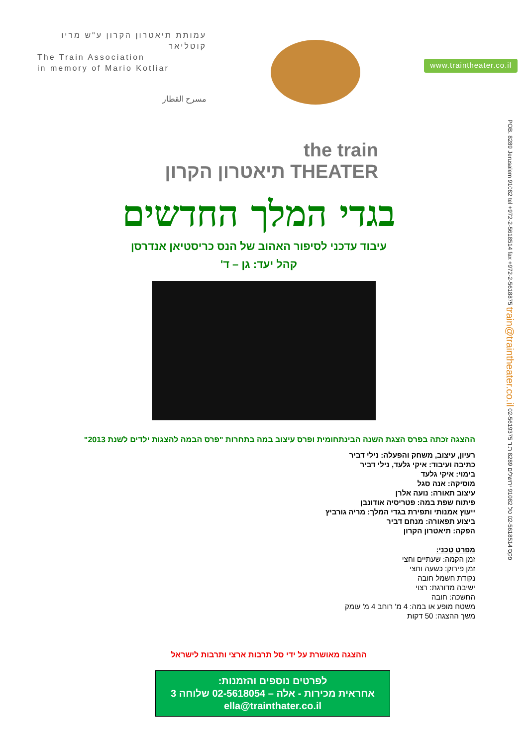עמותת תיאטרון הקרון ע"ש מריו קוטליאר
The Train Association
in memory of Mario Kotliar
مسرح القطار
www.traintheater.co.il
the train
תיאטרון הקרון THEATER
בגדי המלך החדשים
עיבוד עדכני לסיפור האהוב של הנס כריסטיאן אנדרסן
קהל יעד: גן – ד'
ההצגה זכתה בפרס הצגת השנה הבינתחומית ופרס עיצוב במה בתחרות "פרס הבמה להצגות ילדים לשנת 2013"
רעיון, עיצוב, משחק והפעלה: נילי דביר
כתיבה ועיבוד: איקי גלעד, נילי דביר
בימוי: איקי גלעד
מוסיקה: אנה סגל
עיצוב תאורה: נועה אלרן
פיתוח שפת במה: פטריסיה אודונבן
ייעוץ אמנותי ותפירת בגדי המלך: מריה גורביץ
ביצוע תפאורה: מנחם דביר
הפקה: תיאטרון הקרון
מפרט טכני:
זמן הקמה: שעתיים וחצי
זמן פירוק: כשעה וחצי
נקודת חשמל חובה
ישיבה מדורגת: רצוי
החשכה: חובה
משטח מופע או במה: 4 מ' רוחב 4 מ' עומק
משך ההצגה: 50 דקות
ההצגה מאושרת על ידי סל תרבות ארצי ותרבות לישראל
לפרטים נוספים והזמנות:
אחראית מכירות - אלה – 02-5618054 שלוחה 3
ella@trainthater.co.il
POB. 8289 Jerusalem 91082 tel +972-2-5618514 fax +972-2-5618875 train@traintheater.co.il 02-5619375 פקס 02-5618514 טל 91082 ירושלים 8289 ת.ד